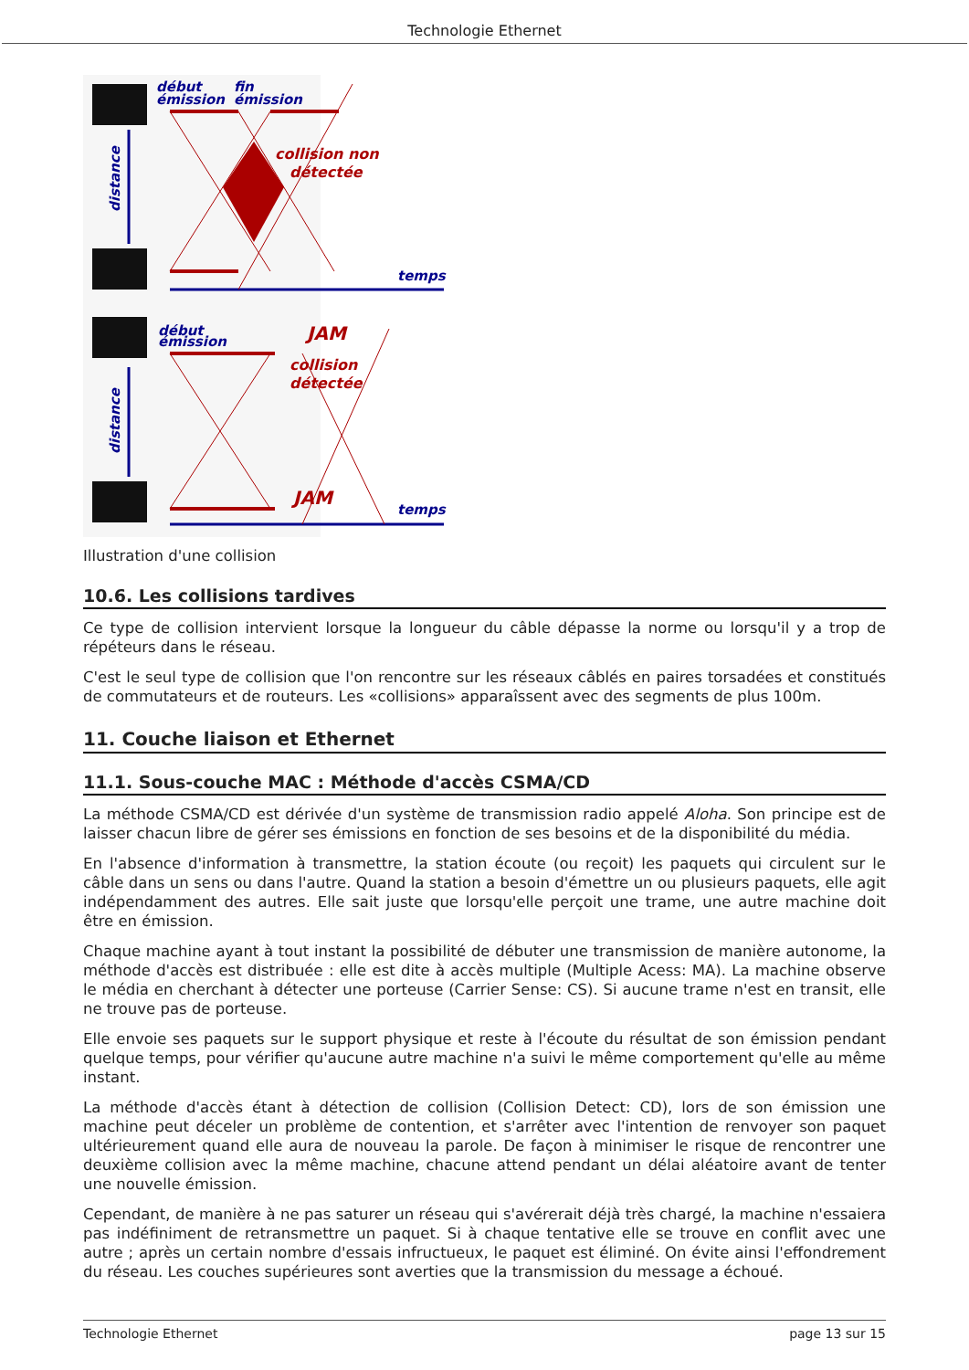Technologie Ethernet
début
émission
fin
émission
temps
début
émission
temps
distance
distance
collision non
détectée
JAM
collision
détectée
JAM
Illustration d'une collision
10.6. Les collisions tardives
Ce type de collision intervient lorsque la longueur du câble dépasse la norme ou lorsqu'il y a trop de répéteurs dans le réseau.
C'est le seul type de collision que l'on rencontre sur les réseaux câblés en paires torsadées et constitués de commutateurs et de routeurs. Les «collisions» apparaîssent avec des segments de plus 100m.
11. Couche liaison et Ethernet
11.1. Sous-couche MAC : Méthode d'accès CSMA/CD
La méthode CSMA/CD est dérivée d'un système de transmission radio appelé Aloha. Son principe est de laisser chacun libre de gérer ses émissions en fonction de ses besoins et de la disponibilité du média.
En l'absence d'information à transmettre, la station écoute (ou reçoit) les paquets qui circulent sur le câble dans un sens ou dans l'autre. Quand la station a besoin d'émettre un ou plusieurs paquets, elle agit indépendamment des autres. Elle sait juste que lorsqu'elle perçoit une trame, une autre machine doit être en émission.
Chaque machine ayant à tout instant la possibilité de débuter une transmission de manière autonome, la méthode d'accès est distribuée : elle est dite à accès multiple (Multiple Acess: MA). La machine observe le média en cherchant à détecter une porteuse (Carrier Sense: CS). Si aucune trame n'est en transit, elle ne trouve pas de porteuse.
Elle envoie ses paquets sur le support physique et reste à l'écoute du résultat de son émission pendant quelque temps, pour vérifier qu'aucune autre machine n'a suivi le même comportement qu'elle au même instant.
La méthode d'accès étant à détection de collision (Collision Detect: CD), lors de son émission une machine peut déceler un problème de contention, et s'arrêter avec l'intention de renvoyer son paquet ultérieurement quand elle aura de nouveau la parole. De façon à minimiser le risque de rencontrer une deuxième collision avec la même machine, chacune attend pendant un délai aléatoire avant de tenter une nouvelle émission.
Cependant, de manière à ne pas saturer un réseau qui s'avérerait déjà très chargé, la machine n'essaiera pas indéfiniment de retransmettre un paquet. Si à chaque tentative elle se trouve en conflit avec une autre ; après un certain nombre d'essais infructueux, le paquet est éliminé. On évite ainsi l'effondrement du réseau. Les couches supérieures sont averties que la transmission du message a échoué.
Technologie Ethernet page 13 sur 15